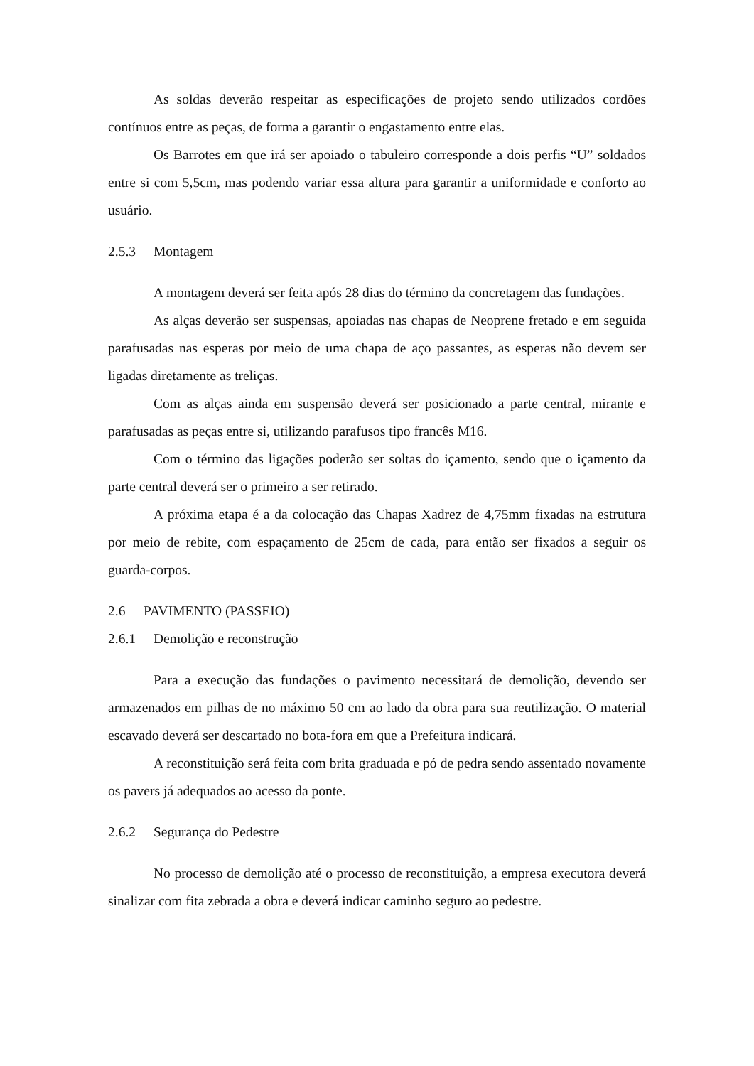As soldas deverão respeitar as especificações de projeto sendo utilizados cordões contínuos entre as peças, de forma a garantir o engastamento entre elas.
Os Barrotes em que irá ser apoiado o tabuleiro corresponde a dois perfis “U” soldados entre si com 5,5cm, mas podendo variar essa altura para garantir a uniformidade e conforto ao usuário.
2.5.3 Montagem
A montagem deverá ser feita após 28 dias do término da concretagem das fundações.
As alças deverão ser suspensas, apoiadas nas chapas de Neoprene fretado e em seguida parafusadas nas esperas por meio de uma chapa de aço passantes, as esperas não devem ser ligadas diretamente as treliças.
Com as alças ainda em suspensão deverá ser posicionado a parte central, mirante e parafusadas as peças entre si, utilizando parafusos tipo francês M16.
Com o término das ligações poderão ser soltas do içamento, sendo que o içamento da parte central deverá ser o primeiro a ser retirado.
A próxima etapa é a da colocação das Chapas Xadrez de 4,75mm fixadas na estrutura por meio de rebite, com espaçamento de 25cm de cada, para então ser fixados a seguir os guarda-corpos.
2.6 PAVIMENTO (PASSEIO)
2.6.1 Demolição e reconstrução
Para a execução das fundações o pavimento necessitará de demolição, devendo ser armazenados em pilhas de no máximo 50 cm ao lado da obra para sua reutilização. O material escavado deverá ser descartado no bota-fora em que a Prefeitura indicará.
A reconstituição será feita com brita graduada e pó de pedra sendo assentado novamente os pavers já adequados ao acesso da ponte.
2.6.2 Segurança do Pedestre
No processo de demolição até o processo de reconstituição, a empresa executora deverá sinalizar com fita zebrada a obra e deverá indicar caminho seguro ao pedestre.